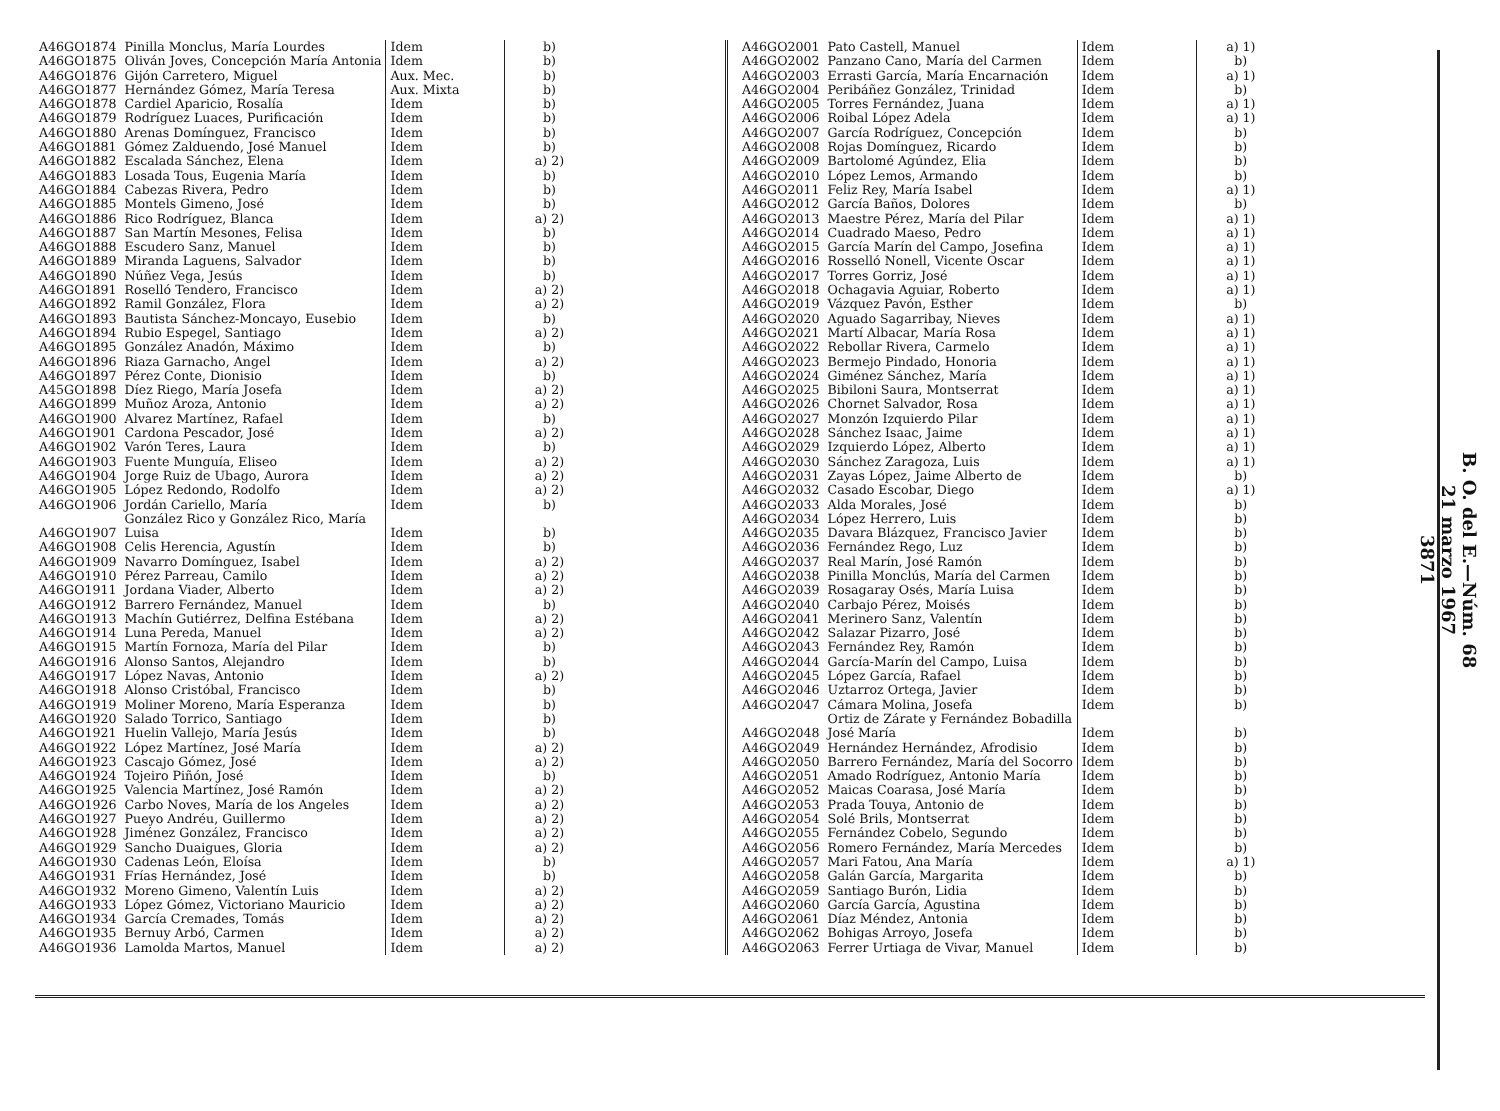| A46GO1874 | Pinilla Monclus, María Lourdes | Idem | b) |
| A46GO1875 | Oliván Joves, Concepción María Antonia | Idem | b) |
| A46GO1876 | Gijón Carretero, Miguel | Aux. Mec. | b) |
| A46GO1877 | Hernández Gómez, María Teresa | Aux. Mixta | b) |
| A46GO1878 | Cardiel Aparicio, Rosalía | Idem | b) |
| A46GO1879 | Rodríguez Luaces, Purificación | Idem | b) |
| A46GO1880 | Arenas Domínguez, Francisco | Idem | b) |
| A46GO1881 | Gómez Zalduendo, José Manuel | Idem | b) |
| A46GO1882 | Escalada Sánchez, Elena | Idem | a) 2) |
| A46GO1883 | Losada Tous, Eugenia María | Idem | b) |
| A46GO1884 | Cabezas Rivera, Pedro | Idem | b) |
| A46GO1885 | Montels Gimeno, José | Idem | b) |
| A46GO1886 | Rico Rodríguez, Blanca | Idem | a) 2) |
| A46GO1887 | San Martín Mesones, Felisa | Idem | b) |
| A46GO1888 | Escudero Sanz, Manuel | Idem | b) |
| A46GO1889 | Miranda Laguens, Salvador | Idem | b) |
| A46GO1890 | Núñez Vega, Jesús | Idem | b) |
| A46GO1891 | Roselló Tendero, Francisco | Idem | a) 2) |
| A46GO1892 | Ramil González, Flora | Idem | a) 2) |
| A46GO1893 | Bautista Sánchez-Moncayo, Eusebio | Idem | b) |
| A46GO1894 | Rubio Espegel, Santiago | Idem | a) 2) |
| A46GO1895 | González Anadón, Máximo | Idem | b) |
| A46GO1896 | Riaza Garnacho, Angel | Idem | a) 2) |
| A46GO1897 | Pérez Conte, Dionisio | Idem | b) |
| A45GO1898 | Díez Riego, María Josefa | Idem | a) 2) |
| A46GO1899 | Muñoz Aroza, Antonio | Idem | a) 2) |
| A46GO1900 | Alvarez Martínez, Rafael | Idem | b) |
| A46GO1901 | Cardona Pescador, José | Idem | a) 2) |
| A46GO1902 | Varón Teres, Laura | Idem | b) |
| A46GO1903 | Fuente Munguía, Eliseo | Idem | a) 2) |
| A46GO1904 | Jorge Ruiz de Ubago, Aurora | Idem | a) 2) |
| A46GO1905 | López Redondo, Rodolfo | Idem | a) 2) |
| A46GO1906 | Jordán Cariello, María | Idem | b) |
| A46GO1907 | González Rico y González Rico, María Luisa | Idem | b) |
| A46GO1908 | Celis Herencia, Agustín | Idem | b) |
| A46GO1909 | Navarro Domínguez, Isabel | Idem | a) 2) |
| A46GO1910 | Pérez Parreau, Camilo | Idem | a) 2) |
| A46GO1911 | Jordana Viader, Alberto | Idem | a) 2) |
| A46GO1912 | Barrero Fernández, Manuel | Idem | b) |
| A46GO1913 | Machín Gutiérrez, Delfina Estébana | Idem | a) 2) |
| A46GO1914 | Luna Pereda, Manuel | Idem | a) 2) |
| A46GO1915 | Martín Fornoza, María del Pilar | Idem | b) |
| A46GO1916 | Alonso Santos, Alejandro | Idem | b) |
| A46GO1917 | López Navas, Antonio | Idem | a) 2) |
| A46GO1918 | Alonso Cristóbal, Francisco | Idem | b) |
| A46GO1919 | Moliner Moreno, María Esperanza | Idem | b) |
| A46GO1920 | Salado Torrico, Santiago | Idem | b) |
| A46GO1921 | Huelin Vallejo, María Jesús | Idem | b) |
| A46GO1922 | López Martínez, José María | Idem | a) 2) |
| A46GO1923 | Cascajo Gómez, José | Idem | a) 2) |
| A46GO1924 | Tojeiro Piñón, José | Idem | b) |
| A46GO1925 | Valencia Martínez, José Ramón | Idem | a) 2) |
| A46GO1926 | Carbo Noves, María de los Angeles | Idem | a) 2) |
| A46GO1927 | Pueyo Andréu, Guillermo | Idem | a) 2) |
| A46GO1928 | Jiménez González, Francisco | Idem | a) 2) |
| A46GO1929 | Sancho Duaigues, Gloria | Idem | a) 2) |
| A46GO1930 | Cadenas León, Eloísa | Idem | b) |
| A46GO1931 | Frías Hernández, José | Idem | b) |
| A46GO1932 | Moreno Gimeno, Valentín Luis | Idem | a) 2) |
| A46GO1933 | López Gómez, Victoriano Mauricio | Idem | a) 2) |
| A46GO1934 | García Cremades, Tomás | Idem | a) 2) |
| A46GO1935 | Bernuy Arbó, Carmen | Idem | a) 2) |
| A46GO1936 | Lamolda Martos, Manuel | Idem | a) 2) |
| A46GO2001 | Pato Castell, Manuel | Idem | a) 1) |
| A46GO2002 | Panzano Cano, María del Carmen | Idem | b) |
| A46GO2003 | Errasti García, María Encarnación | Idem | a) 1) |
| A46GO2004 | Peribáñez González, Trinidad | Idem | b) |
| A46GO2005 | Torres Fernández, Juana | Idem | a) 1) |
| A46GO2006 | Roibal López Adela | Idem | a) 1) |
| A46GO2007 | García Rodríguez, Concepción | Idem | b) |
| A46GO2008 | Rojas Domínguez, Ricardo | Idem | b) |
| A46GO2009 | Bartolomé Agúndez, Elia | Idem | b) |
| A46GO2010 | López Lemos, Armando | Idem | b) |
| A46GO2011 | Feliz Rey, María Isabel | Idem | a) 1) |
| A46GO2012 | García Baños, Dolores | Idem | b) |
| A46GO2013 | Maestre Pérez, María del Pilar | Idem | a) 1) |
| A46GO2014 | Cuadrado Maeso, Pedro | Idem | a) 1) |
| A46GO2015 | García Marín del Campo, Josefina | Idem | a) 1) |
| A46GO2016 | Rosselló Nonell, Vicente Oscar | Idem | a) 1) |
| A46GO2017 | Torres Gorriz, José | Idem | a) 1) |
| A46GO2018 | Ochagavia Aguiar, Roberto | Idem | a) 1) |
| A46GO2019 | Vázquez Pavón, Esther | Idem | b) |
| A46GO2020 | Aguado Sagarribay, Nieves | Idem | a) 1) |
| A46GO2021 | Martí Albacar, María Rosa | Idem | a) 1) |
| A46GO2022 | Rebollar Rivera, Carmelo | Idem | a) 1) |
| A46GO2023 | Bermejo Pindado, Honoria | Idem | a) 1) |
| A46GO2024 | Giménez Sánchez, María | Idem | a) 1) |
| A46GO2025 | Bibiloni Saura, Montserrat | Idem | a) 1) |
| A46GO2026 | Chornet Salvador, Rosa | Idem | a) 1) |
| A46GO2027 | Monzón Izquierdo Pilar | Idem | a) 1) |
| A46GO2028 | Sánchez Isaac, Jaime | Idem | a) 1) |
| A46GO2029 | Izquierdo López, Alberto | Idem | a) 1) |
| A46GO2030 | Sánchez Zaragoza, Luis | Idem | a) 1) |
| A46GO2031 | Zayas López, Jaime Alberto de | Idem | b) |
| A46GO2032 | Casado Escobar, Diego | Idem | a) 1) |
| A46GO2033 | Alda Morales, José | Idem | b) |
| A46GO2034 | López Herrero, Luis | Idem | b) |
| A46GO2035 | Davara Blázquez, Francisco Javier | Idem | b) |
| A46GO2036 | Fernández Rego, Luz | Idem | b) |
| A46GO2037 | Real Marín, José Ramón | Idem | b) |
| A46GO2038 | Pinilla Monclús, María del Carmen | Idem | b) |
| A46GO2039 | Rosagaray Osés, María Luisa | Idem | b) |
| A46GO2040 | Carbajo Pérez, Moisés | Idem | b) |
| A46GO2041 | Merinero Sanz, Valentín | Idem | b) |
| A46GO2042 | Salazar Pizarro, José | Idem | b) |
| A46GO2043 | Fernández Rey, Ramón | Idem | b) |
| A46GO2044 | García-Marín del Campo, Luisa | Idem | b) |
| A46GO2045 | López García, Rafael | Idem | b) |
| A46GO2046 | Uztarroz Ortega, Javier | Idem | b) |
| A46GO2047 | Cámara Molina, Josefa | Idem | b) |
| A46GO2048 | Ortiz de Zárate y Fernández Bobadilla José María | Idem | b) |
| A46GO2049 | Hernández Hernández, Afrodisio | Idem | b) |
| A46GO2050 | Barrero Fernández, María del Socorro | Idem | b) |
| A46GO2051 | Amado Rodríguez, Antonio María | Idem | b) |
| A46GO2052 | Maicas Coarasa, José María | Idem | b) |
| A46GO2053 | Prada Touya, Antonio de | Idem | b) |
| A46GO2054 | Solé Brils, Montserrat | Idem | b) |
| A46GO2055 | Fernández Cobelo, Segundo | Idem | b) |
| A46GO2056 | Romero Fernández, María Mercedes | Idem | b) |
| A46GO2057 | Mari Fatou, Ana María | Idem | a) 1) |
| A46GO2058 | Galán García, Margarita | Idem | b) |
| A46GO2059 | Santiago Burón, Lidia | Idem | b) |
| A46GO2060 | García García, Agustina | Idem | b) |
| A46GO2061 | Díaz Méndez, Antonia | Idem | b) |
| A46GO2062 | Bohigas Arroyo, Josefa | Idem | b) |
| A46GO2063 | Ferrer Urtiaga de Vivar, Manuel | Idem | b) |
B. O. del E.—Núm. 68
21 marzo 1967
3871